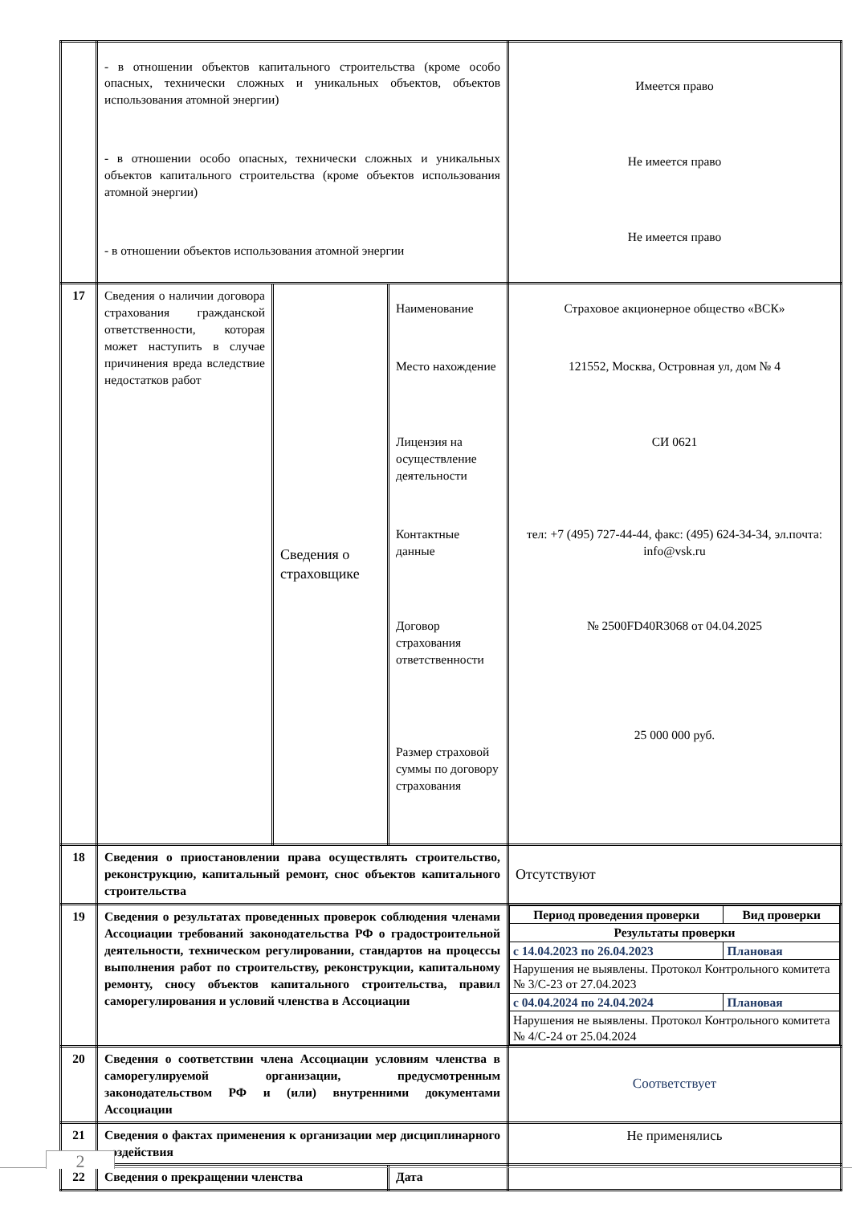| | - в отношении объектов капитального строительства (кроме особо опасных, технически сложных и уникальных объектов, объектов использования атомной энергии) - в отношении особо опасных, технически сложных и уникальных объектов капитального строительства (кроме объектов использования атомной энергии) - в отношении объектов использования атомной энергии | | | Имеется право Не имеется право Не имеется право |
| 17 | Сведения о наличии договора страхования гражданской ответственности, которая может наступить в случае причинения вреда вследствие недостатков работ | Сведения о страховщике | Наименование Место нахождение Лицензия на осуществление деятельности Контактные данные Договор страхования ответственности Размер страховой суммы по договору страхования | Страховое акционерное общество «ВСК» 121552, Москва, Островная ул, дом № 4 СИ 0621 тел: +7 (495) 727-44-44, факс: (495) 624-34-34, эл.почта: info@vsk.ru № 2500FD40R3068 от 04.04.2025 25 000 000 руб. |
| 18 | Сведения о приостановлении права осуществлять строительство, реконструкцию, капитальный ремонт, снос объектов капитального строительства | | | Отсутствуют |
| 19 | Сведения о результатах проведенных проверок соблюдения членами Ассоциации требований законодательства РФ о градостроительной деятельности, техническом регулировании, стандартов на процессы выполнения работ по строительству, реконструкции, капитальному ремонту, сносу объектов капитального строительства, правил саморегулирования и условий членства в Ассоциации | | | / Период проведения проверки / Вид проверки / / Результаты проверки / / / с 14.04.2023 по 26.04.2023 / Плановая / / Нарушения не выявлены. Протокол Контрольного комитета № 3/С-23 от 27.04.2023 / / / с 04.04.2024 по 24.04.2024 / Плановая / / Нарушения не выявлены. Протокол Контрольного комитета № 4/С-24 от 25.04.2024 / / |
| 20 | Сведения о соответствии члена Ассоциации условиям членства в саморегулируемой организации, предусмотренным законодательством РФ и (или) внутренними документами Ассоциации | | | Соответствует |
| 21 | Сведения о фактах применения к организации мер дисциплинарного воздействия | | | Не применялись |
| 22 | Сведения о прекращении членства | | Дата | |
2